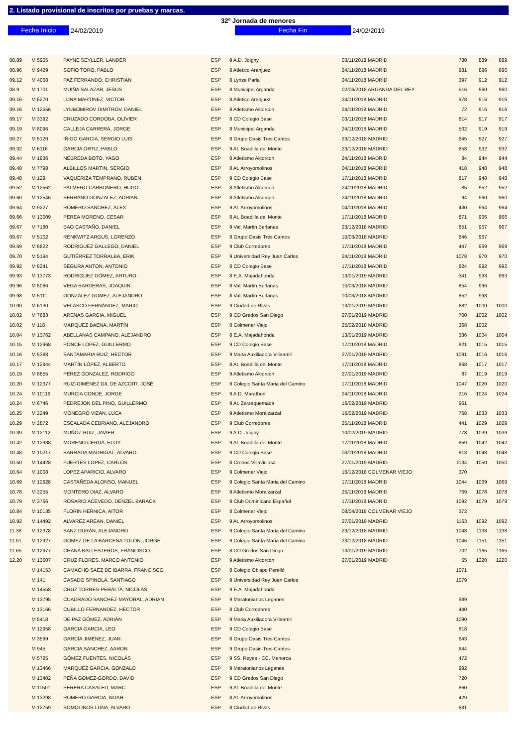2. Listado provisional de inscritos por pruebas y marcas.
32º Jornada de menores
Fecha Inicio
24/02/2019
Fecha Fin
24/02/2019
| 08.89 | M 5905 | PAYNE SEYLLER, LANDER | ESP | 9 A.D. Joigny | 03/11/2018 MADRID | 780 | 889 | 889 |
| 08.96 | M 9429 | SOFIO TORO, PABLO | ESP | 8 Atletico Aranjuez | 24/11/2018 MADRID | 981 | 896 | 896 |
| 09.12 | M 4068 | PAZ FERRANDO, CHRISTIAN | ESP | 8 Lynze Parla | 24/11/2018 MADRID | 397 | 912 | 912 |
| 08.9 | M 1701 | MUIÑA SALAZAR, JESUS | ESP | 8 Municipal Arganda | 02/06/2018 ARGANDA DEL REY | 516 | 960 | 960 |
| 09.16 | M 6270 | LUNA MARTINEZ, VICTOR | ESP | 8 Atletico Aranjuez | 24/11/2018 MADRID | 978 | 916 | 916 |
| 09.16 | M 12556 | LYUBOMIROV DIMITROV, DANIEL | ESP | 8 Atletismo Alcorcon | 24/11/2018 MADRID | 72 | 916 | 916 |
| 09.17 | M 3392 | CRUZADO CORDOBA, OLIVIER | ESP | 8 CD Colegio Base | 03/11/2018 MADRID | 814 | 917 | 917 |
| 09.19 | M 8096 | CALLEJA CARRERA, JORGE | ESP | 8 Municipal Arganda | 24/11/2018 MADRID | 502 | 919 | 919 |
| 09.27 | M 5120 | IÑIGO GARCIA, SERGIO LUIS | ESP | 8 Grupo Oasis Tres Cantos | 23/12/2018 MADRID | 645 | 927 | 927 |
| 09.32 | M 6116 | GARCIA ORTIZ, PABLO | ESP | 9 At. Boadilla del Monte | 23/12/2018 MADRID | 858 | 932 | 932 |
| 09.44 | M 1936 | NEBREDA BOTO, YAGO | ESP | 8 Atletismo Alcorcon | 24/11/2018 MADRID | 84 | 944 | 944 |
| 09.48 | M 7798 | ALBILLOS MARTIN, SERGIO | ESP | 8 At. Arroyomolinos | 04/11/2018 MADRID | 418 | 948 | 948 |
| 09.48 | M 129 | VAQUERIZA TEMPRANO, RUBEN | ESP | 9 CD Colegio Base | 17/11/2018 MADRID | 817 | 948 | 948 |
| 09.52 | M 12562 | PALMERO CARBONERO, HUGO | ESP | 8 Atletismo Alcorcon | 24/11/2018 MADRID | 85 | 952 | 952 |
| 09.60 | M 12546 | SERRANO GONZALEZ, ADRIAN | ESP | 8 Atletismo Alcorcon | 24/11/2018 MADRID | 94 | 960 | 960 |
| 09.64 | M 9227 | ROMERO SANCHEZ, ALEX | ESP | 9 At. Arroyomolinos | 04/11/2018 MADRID | 430 | 964 | 964 |
| 09.66 | M 13009 | PEREA MORENO, CESAR | ESP | 8 At. Boadilla del Monte | 17/11/2018 MADRID | 871 | 966 | 966 |
| 09.67 | M 7180 | BAO CASTAÑO, DANIEL | ESP | 9 Val. Martin Berlanas | 23/12/2018 MADRID | 851 | 967 | 967 |
| 09.67 | M 5102 | RENKWITZ ARGUS, LORENZO | ESP | 8 Grupo Oasis Tres Cantos | 10/03/2018 MADRID | 646 | 967 | |
| 09.69 | M 8822 | RODRIGUEZ GALLEGO, DANIEL | ESP | 9 Club Corredores | 17/11/2018 MADRID | 447 | 969 | 969 |
| 09.70 | M 5194 | GUTIÉRREZ TORRALBA, ERIK | ESP | 9 Universidad Rey Juan Carlos | 24/11/2018 MADRID | 1078 | 970 | 970 |
| 09.92 | M 8241 | SEGURA ANTON, ANTONIO | ESP | 8 CD Colegio Base | 17/11/2018 MADRID | 824 | 992 | 992 |
| 09.93 | M 13773 | RODRIGUEZ GÓMEZ, ARTURO | ESP | 8 E.A. Majadahonda | 13/01/2019 MADRID | 341 | 993 | 993 |
| 09.96 | M 5086 | VEGA BARDERAS, JOAQUIN | ESP | 8 Val. Martin Berlanas | 10/03/2018 MADRID | 854 | 996 | |
| 09.98 | M 5111 | GONZALEZ GOMEZ, ALEJANDRO | ESP | 8 Val. Martin Berlanas | 10/03/2018 MADRID | 852 | 998 | |
| 10.00 | M 6130 | VELASCO FERNÁNDEZ, MARIO | ESP | 9 Ciudad de Rivas | 13/01/2019 MADRID | 682 | 1000 | 1000 |
| 10.02 | M 7683 | ARENAS GARCIA, MIGUEL | ESP | 9 CD Gredos San Diego | 27/01/2019 MADRID | 700 | 1002 | 1002 |
| 10.02 | M 118 | MARQUEZ BAENA, MARTÍN | ESP | 8 Colmenar Viejo | 25/02/2018 MADRID | 368 | 1002 | |
| 10.04 | M 13762 | ABELLANAS CAMPANO, ALEJANDRO | ESP | 8 E.A. Majadahonda | 13/01/2019 MADRID | 336 | 1004 | 1004 |
| 10.15 | M 12968 | PONCE LOPEZ, GUILLERMO | ESP | 9 CD Colegio Base | 17/11/2018 MADRID | 821 | 1015 | 1015 |
| 10.16 | M 5388 | SANTAMARIA RUIZ, HECTOR | ESP | 9 Maria Auxiliadora Villaamil | 27/01/2019 MADRID | 1091 | 1016 | 1016 |
| 10.17 | M 12944 | MARTÍN LÓPEZ, ALBERTO | ESP | 8 At. Boadilla del Monte | 17/11/2018 MADRID | 868 | 1017 | 1017 |
| 10.19 | M 8655 | PEREZ GONZALEZ, RODRIGO | ESP | 9 Atletismo Alcorcon | 27/01/2019 MADRID | 87 | 1019 | 1019 |
| 10.20 | M 12377 | RUIZ-GIMÉNEZ GIL DE AZCOITI, JOSÉ | ESP | 9 Colegio Santa Maria del Camino | 17/11/2018 MADRID | 1047 | 1020 | 1020 |
| 10.24 | M 10119 | MURCIA CONDE, JORGE | ESP | 9 A.D. Marathon | 24/11/2018 MADRID | 216 | 1024 | 1024 |
| 10.24 | M 6746 | PEDREJON DEL PINO, GUILLERMO | ESP | 9 At. Zarzaquemada | 16/02/2019 MADRID | 961 | | |
| 10.25 | M 2249 | MONEGRO VIZAN, LUCA | ESP | 9 Atletismo Moralzarzal | 16/02/2019 MADRID | 768 | 1033 | 1033 |
| 10.29 | M 2872 | ESCALADA CEBRIANO, ALEJANDRO | ESP | 9 Club Corredores | 25/11/2018 MADRID | 441 | 1029 | 1029 |
| 10.39 | M 12112 | MUÑOZ RUIZ, JAVIER | ESP | 9 A.D. Joigny | 10/02/2019 MADRID | 778 | 1039 | 1039 |
| 10.42 | M 12938 | MORENO CERDÁ, ELOY | ESP | 9 At. Boadilla del Monte | 17/11/2018 MADRID | 859 | 1042 | 1042 |
| 10.48 | M 10217 | BARRADA MADRIGAL, ALVARO | ESP | 9 CD Colegio Base | 03/11/2018 MADRID | 813 | 1048 | 1048 |
| 10.50 | M 14428 | FUERTES LOPEZ, CARLOS | ESP | 8 Cronos Villaviciosa | 27/01/2019 MADRID | 1134 | 1050 | 1050 |
| 10.64 | M 1008 | LOPEZ APARICIO, ALVARO | ESP | 9 Colmenar Viejo | 16/12/2018 COLMENAR VIEJO | 370 | | |
| 10.69 | M 12928 | CASTAÑEDA ALONSO, MANUEL | ESP | 9 Colegio Santa Maria del Camino | 17/11/2018 MADRID | 1044 | 1069 | 1069 |
| 10.78 | M 2255 | MONTERO DIAZ, ALVARO | ESP | 9 Atletismo Moralzarzal | 25/11/2018 MADRID | 769 | 1078 | 1078 |
| 10.79 | M 3766 | ROSARIO ACEVEDO, DENZEL BARACK | ESP | 8 Club Dominicano Español | 17/11/2018 MADRID | 1092 | 1079 | 1079 |
| 10.84 | M 10135 | FLORIN HERNICA, AITOR | ESP | 8 Colmenar Viejo | 08/04/2018 COLMENAR VIEJO | 372 | | |
| 10.92 | M 14492 | ALVAREZ AREAN, DANIEL | ESP | 9 At. Arroyomolinos | 27/01/2019 MADRID | 1163 | 1092 | 1092 |
| 11.38 | M 12378 | SANZ DURÁN, ALEJANDRO | ESP | 9 Colegio Santa Maria del Camino | 23/12/2018 MADRID | 1048 | 1138 | 1138 |
| 11.51 | M 12927 | GÓMEZ DE LA BARCENA TOLÓN, JORGE | ESP | 9 Colegio Santa Maria del Camino | 23/12/2018 MADRID | 1046 | 1151 | 1151 |
| 11.65 | M 12977 | CHANA BALLESTEROS, FRANCISCO | ESP | 8 CD Gredos San Diego | 13/01/2019 MADRID | 702 | 1165 | 1165 |
| 12.20 | M 13607 | CRUZ FLORES, MARCO ANTONIO | ESP | 9 Atletismo Alcorcon | 27/01/2019 MADRID | 55 | 1220 | 1220 |
| | M 14153 | CAMACHO SAEZ DE IBARRA, FRANCISCO | ESP | 8 Colegio Obispo Perelló | | 1071 | | |
| | M 141 | CASADO SPINOLA, SANTIAGO | ESP | 9 Universidad Rey Juan Carlos | | 1079 | | |
| | M 14558 | CRUZ TORRES-PERALTA, NICOLÁS | ESP | 9 E.A. Majadahonda | | | | |
| | M 13795 | CUADRADO SANCHEZ-MAYORAL, ADRIAN | ESP | 9 Maratonianos Leganes | | 989 | | |
| | M 13166 | CUBILLO FERNANDEZ, HECTOR | ESP | 8 Club Corredores | | 440 | | |
| | M 5418 | DE PAZ GÓMEZ, ADRIÁN | ESP | 9 Maria Auxiliadora Villaamil | | 1090 | | |
| | M 12958 | GARCIA GARCIA, LEO | ESP | 9 CD Colegio Base | | 818 | | |
| | M 3599 | GARCÍA JIMÉNEZ, JUAN | ESP | 8 Grupo Oasis Tres Cantos | | 643 | | |
| | M 945 | GARCIA SANCHEZ, AARON | ESP | 9 Grupo Oasis Tres Cantos | | 644 | | |
| | M 5725 | GÓMEZ FUENTES, NICOLÁS | ESP | 9 SS. Reyes - CC. Menorca | | 472 | | |
| | M 13466 | MARQUEZ GARCIA, GONZALO | ESP | 9 Maratonianos Leganes | | 992 | | |
| | M 13402 | PEÑA GOMEZ-GORDO, DAVID | ESP | 9 CD Gredos San Diego | | 720 | | |
| | M 11501 | PERERA CASALED, MARC | ESP | 9 At. Boadilla del Monte | | 860 | | |
| | M 13298 | ROMERO GARCIA, NOAH | ESP | 8 At. Arroyomolinos | | 429 | | |
| | M 12759 | SOMOLINOS LUNA, ALVARO | ESP | 8 Ciudad de Rivas | | 681 | | |